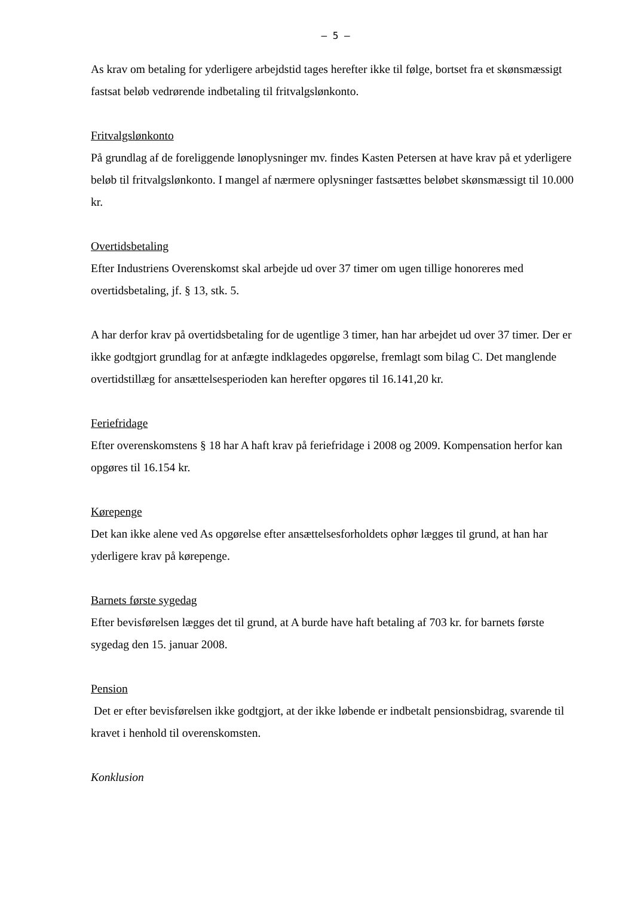– 5 –
As krav om betaling for yderligere arbejdstid tages herefter ikke til følge, bortset fra et skønsmæssigt fastsat beløb vedrørende indbetaling til fritvalgslønkonto.
Fritvalgslønkonto
På grundlag af de foreliggende lønoplysninger mv. findes Kasten Petersen at have krav på et yderligere beløb til fritvalgslønkonto. I mangel af nærmere oplysninger fastsættes beløbet skønsmæssigt til 10.000 kr.
Overtidsbetaling
Efter Industriens Overenskomst skal arbejde ud over 37 timer om ugen tillige honoreres med overtidsbetaling, jf. § 13, stk. 5.
A har derfor krav på overtidsbetaling for de ugentlige 3 timer, han har arbejdet ud over 37 timer. Der er ikke godtgjort grundlag for at anfægte indklagedes opgørelse, fremlagt som bilag C. Det manglende overtidstillæg for ansættelsesperioden kan herefter opgøres til 16.141,20 kr.
Feriefridage
Efter overenskomstens § 18 har A haft krav på feriefridage i 2008 og 2009. Kompensation herfor kan opgøres til 16.154 kr.
Kørepenge
Det kan ikke alene ved As opgørelse efter ansættelsesforholdets ophør lægges til grund, at han har yderligere krav på kørepenge.
Barnets første sygedag
Efter bevisførelsen lægges det til grund, at A burde have haft betaling af 703 kr. for barnets første sygedag den 15. januar 2008.
Pension
Det er efter bevisførelsen ikke godtgjort, at der ikke løbende er indbetalt pensionsbidrag, svarende til kravet i henhold til overenskomsten.
Konklusion